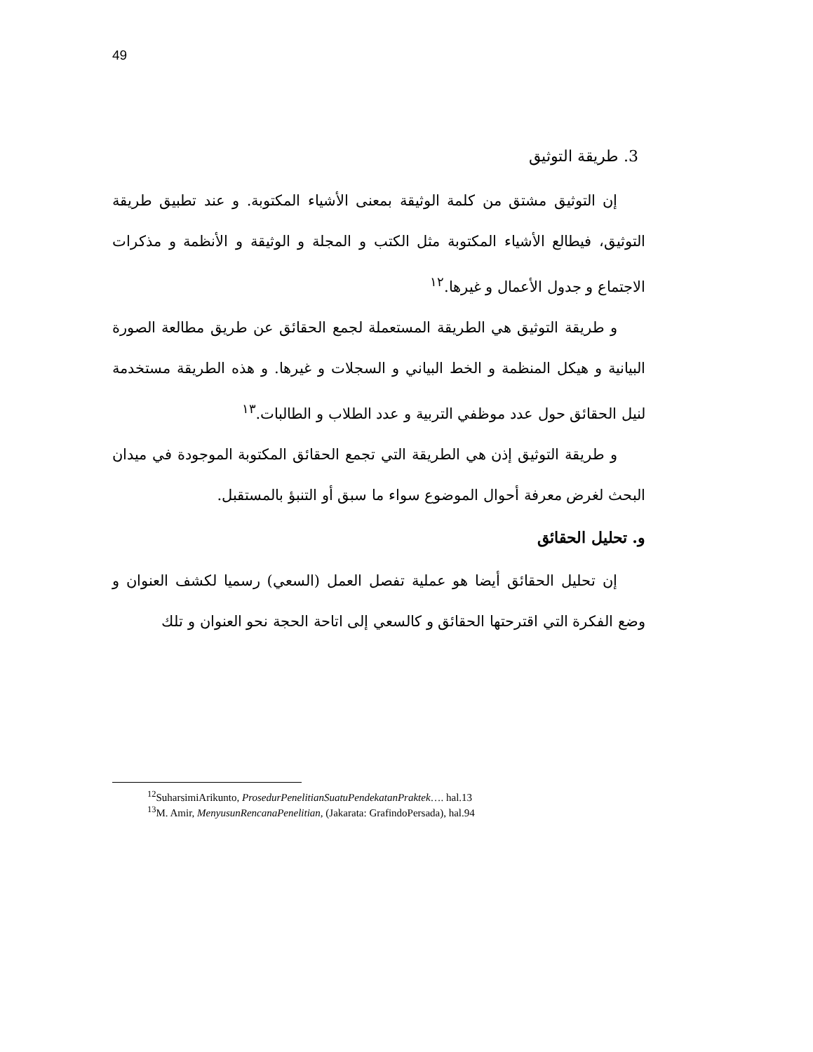49
3. طريقة التوثيق
إن التوثيق مشتق من كلمة الوثيقة بمعنى الأشياء المكتوبة. و عند تطبيق طريقة التوثيق، فيطالع الأشياء المكتوبة مثل الكتب و المجلة و الوثيقة و الأنظمة و مذكرات الاجتماع و جدول الأعمال و غيرها.<sup>١٢</sup>
و طريقة التوثيق هي الطريقة المستعملة لجمع الحقائق عن طريق مطالعة الصورة البيانية و هيكل المنظمة و الخط البياني و السجلات و غيرها. و هذه الطريقة مستخدمة لنيل الحقائق حول عدد موظفي التربية و عدد الطلاب و الطالبات.<sup>١٣</sup>
و طريقة التوثيق إذن هي الطريقة التي تجمع الحقائق المكتوبة الموجودة في ميدان البحث لغرض معرفة أحوال الموضوع سواء ما سبق أو التنبؤ بالمستقبل.
و. تحليل الحقائق
إن تحليل الحقائق أيضا هو عملية تفصل العمل (السعي) رسميا لكشف العنوان و وضع الفكرة التي اقترحتها الحقائق و كالسعي إلى اتاحة الحجة نحو العنوان و تلك
<sup>12</sup> SuharsimiArikunto, ProsedurPenelitianSuatuPendekatanPraktek…. hal.13
<sup>13</sup> M. Amir, MenyusunRencanaPenelitian, (Jakarata: GrafindoPersada), hal.94